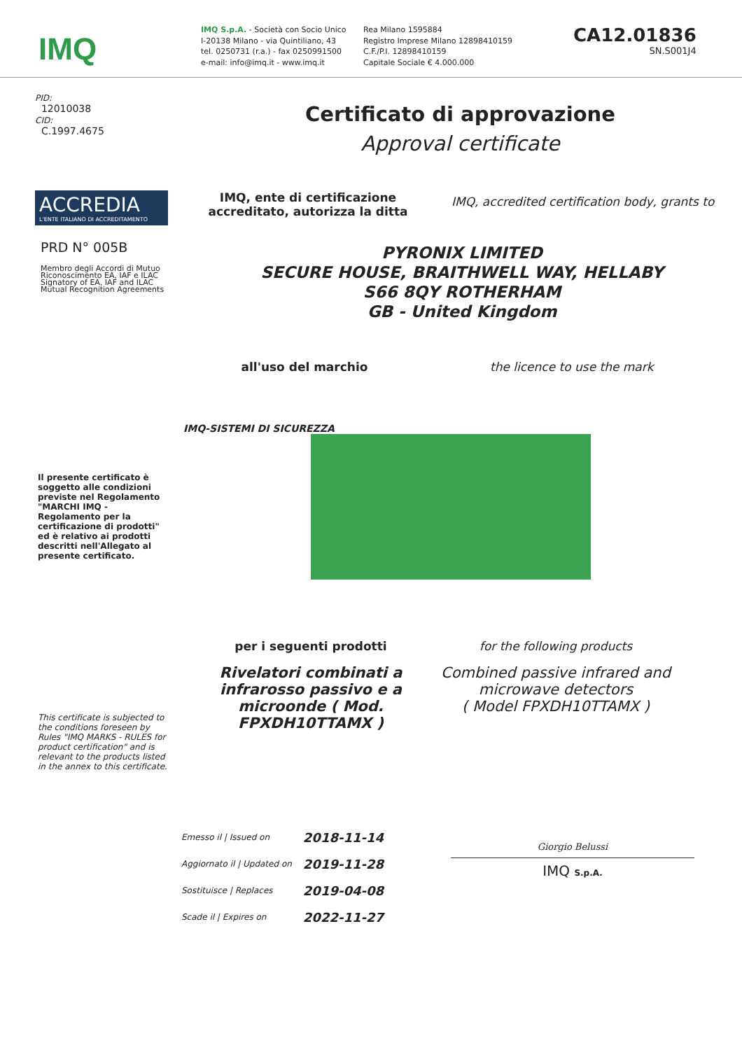IMQ
IMQ S.p.A. - Società con Socio Unico
I-20138 Milano - via Quintiliano, 43
tel. 0250731 (r.a.) - fax 0250991500
e-mail: info@imq.it - www.imq.it
Rea Milano 1595884
Registro Imprese Milano 12898410159
C.F./P.I. 12898410159
Capitale Sociale € 4.000.000
CA12.01836
SN.S001J4
PID:
12010038
CID:
C.1997.4675
Certificato di approvazione
Approval certificate
ACCREDIA
L'ENTE ITALIANO DI ACCREDITAMENTO
PRD N° 005B
Membro degli Accordi di Mutuo Riconoscimento EA, IAF e ILAC
Signatory of EA, IAF and ILAC Mutual Recognition Agreements
IMQ, ente di certificazione accreditato, autorizza la ditta
IMQ, accredited certification body, grants to
PYRONIX LIMITED
SECURE HOUSE, BRAITHWELL WAY, HELLABY
S66 8QY ROTHERHAM
GB - United Kingdom
all'uso del marchio the licence to use the mark
IMQ-SISTEMI DI SICUREZZA
Il presente certificato è soggetto alle condizioni previste nel Regolamento "MARCHI IMQ - Regolamento per la certificazione di prodotti" ed è relativo ai prodotti descritti nell'Allegato al presente certificato.
This certificate is subjected to the conditions foreseen by Rules "IMQ MARKS - RULES for product certification" and is relevant to the products listed in the annex to this certificate.
per i seguenti prodotti
Rivelatori combinati a infrarosso passivo e a microonde ( Mod. FPXDH10TTAMX )
for the following products
Combined passive infrared and microwave detectors
( Model FPXDH10TTAMX )
| Emesso il / Issued on | 2018-11-14 |
| Aggiornato il / Updated on | 2019-11-28 |
| Sostituisce / Replaces | 2019-04-08 |
| Scade il / Expires on | 2022-11-27 |
Giorgio Belussi
IMQ S.p.A.